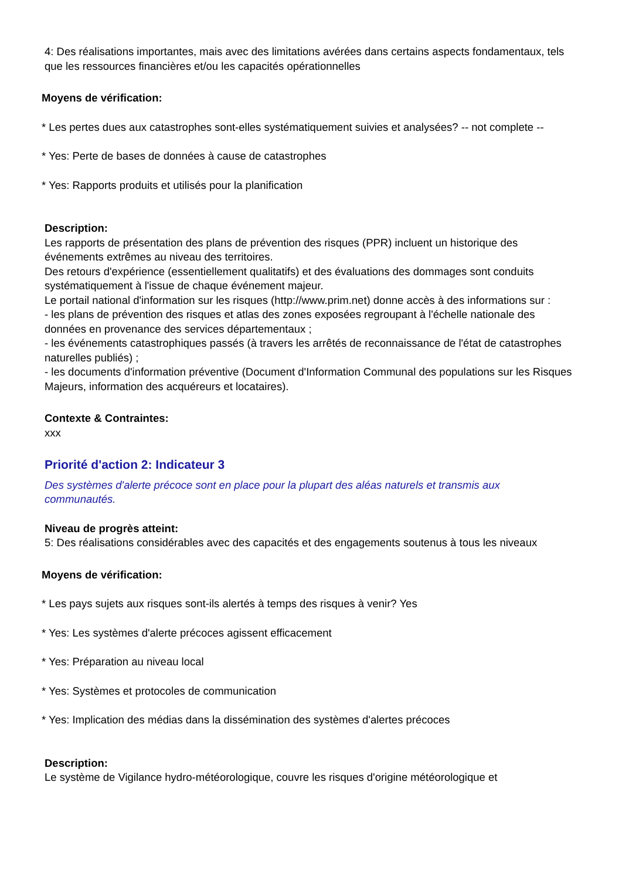4: Des réalisations importantes, mais avec des limitations avérées dans certains aspects fondamentaux, tels que les ressources financières et/ou les capacités opérationnelles
Moyens de vérification:
* Les pertes dues aux catastrophes sont-elles systématiquement suivies et analysées? -- not complete --
* Yes: Perte de bases de données à cause de catastrophes
* Yes: Rapports produits et utilisés pour la planification
Description:
Les rapports de présentation des plans de prévention des risques (PPR) incluent un historique des événements extrêmes au niveau des territoires.
Des retours d'expérience (essentiellement qualitatifs) et des évaluations des dommages sont conduits systématiquement à l'issue de chaque événement majeur.
Le portail national d'information sur les risques (http://www.prim.net) donne accès à des informations sur :
- les plans de prévention des risques et atlas des zones exposées regroupant à l'échelle nationale des données en provenance des services départementaux ;
- les événements catastrophiques passés (à travers les arrêtés de reconnaissance de l'état de catastrophes naturelles publiés) ;
- les documents d'information préventive (Document d'Information Communal des populations sur les Risques Majeurs, information des acquéreurs et locataires).
Contexte & Contraintes:
xxx
Priorité d'action 2: Indicateur 3
Des systèmes d'alerte précoce sont en place pour la plupart des aléas naturels et transmis aux communautés.
Niveau de progrès atteint:
5: Des réalisations considérables avec des capacités et des engagements soutenus à tous les niveaux
Moyens de vérification:
* Les pays sujets aux risques sont-ils alertés à temps des risques à venir? Yes
* Yes: Les systèmes d'alerte précoces agissent efficacement
* Yes: Préparation au niveau local
* Yes: Systèmes et protocoles de communication
* Yes: Implication des médias dans la dissémination des systèmes d'alertes précoces
Description:
Le système de Vigilance hydro-météorologique, couvre les risques d'origine météorologique et